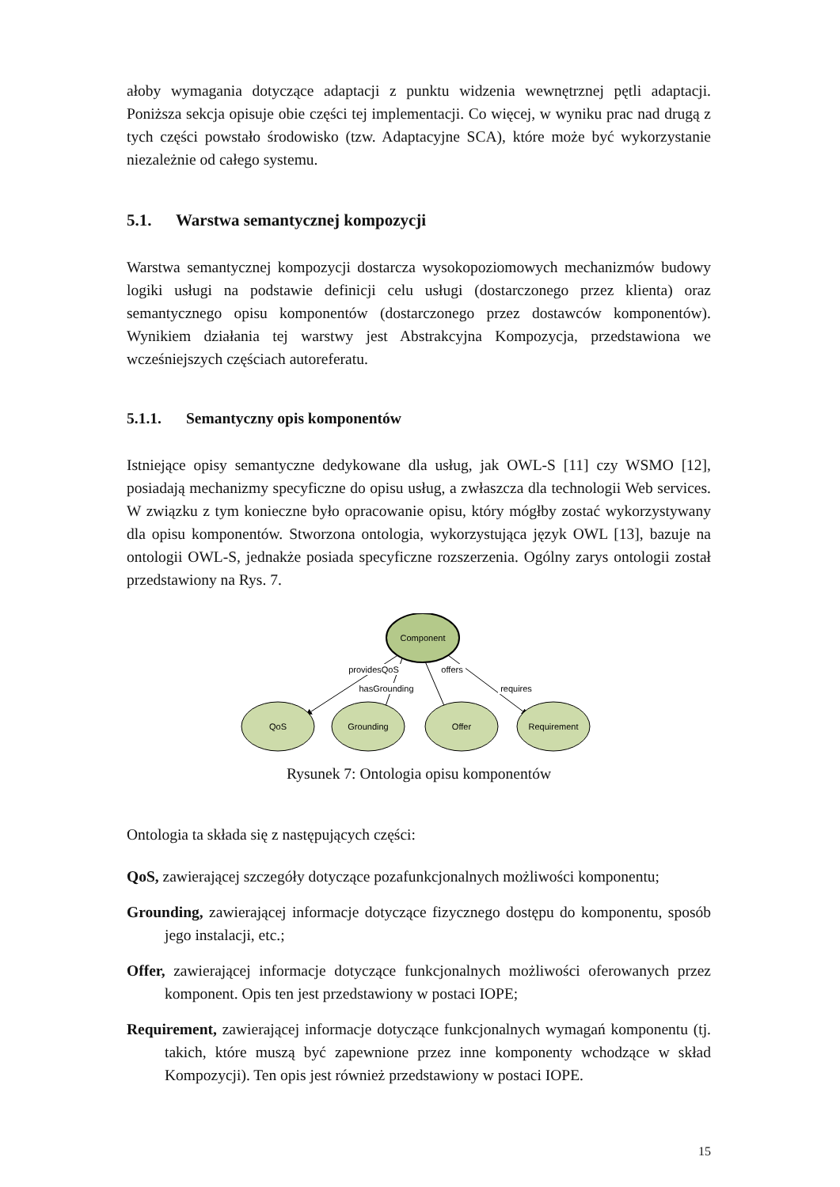ałoby wymagania dotyczące adaptacji z punktu widzenia wewnętrznej pętli adaptacji. Poniższa sekcja opisuje obie części tej implementacji. Co więcej, w wyniku prac nad drugą z tych części powstało środowisko (tzw. Adaptacyjne SCA), które może być wykorzystanie niezależnie od całego systemu.
5.1. Warstwa semantycznej kompozycji
Warstwa semantycznej kompozycji dostarcza wysokopoziomowych mechanizmów budowy logiki usługi na podstawie definicji celu usługi (dostarczonego przez klienta) oraz semantycznego opisu komponentów (dostarczonego przez dostawców komponentów). Wynikiem działania tej warstwy jest Abstrakcyjna Kompozycja, przedstawiona we wcześniejszych częściach autoreferatu.
5.1.1. Semantyczny opis komponentów
Istniejące opisy semantyczne dedykowane dla usług, jak OWL-S [11] czy WSMO [12], posiadają mechanizmy specyficzne do opisu usług, a zwłaszcza dla technologii Web services. W związku z tym konieczne było opracowanie opisu, który mógłby zostać wykorzystywany dla opisu komponentów. Stworzona ontologia, wykorzystująca język OWL [13], bazuje na ontologii OWL-S, jednakże posiada specyficzne rozszerzenia. Ogólny zarys ontologii został przedstawiony na Rys. 7.
Component
providesQoS
hasGrounding
offers
requires
QoS
Grounding
Offer
Requirement
Rysunek 7: Ontologia opisu komponentów
Ontologia ta składa się z następujących części:
QoS,
zawierającej szczegóły dotyczące pozafunkcjonalnych możliwości komponentu;
Grounding,
zawierającej informacje dotyczące fizycznego dostępu do komponentu, sposób jego instalacji, etc.;
Offer,
zawierającej informacje dotyczące funkcjonalnych możliwości oferowanych przez komponent. Opis ten jest przedstawiony w postaci IOPE;
Requirement,
zawierającej informacje dotyczące funkcjonalnych wymagań komponentu (tj. takich, które muszą być zapewnione przez inne komponenty wchodzące w skład Kompozycji). Ten opis jest również przedstawiony w postaci IOPE.
15